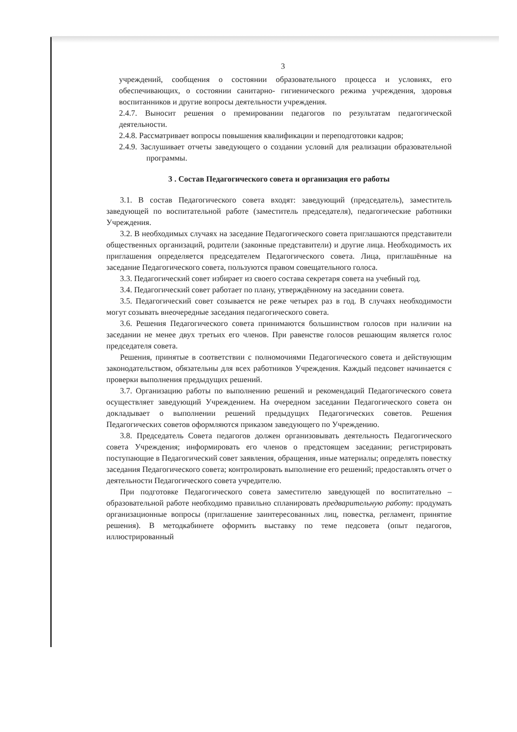3
учреждений, сообщения о состоянии образовательного процесса и условиях, его обеспечивающих, о состоянии санитарно- гигиенического режима учреждения, здоровья воспитанников и другие вопросы деятельности учреждения.
2.4.7. Выносит решения о премировании педагогов по результатам педагогической деятельности.
2.4.8. Рассматривает вопросы повышения квалификации и переподготовки кадров;
2.4.9. Заслушивает отчеты заведующего о создании условий для реализации образовательной программы.
3 . Состав Педагогического совета и организация его работы
3.1. В состав Педагогического совета входят: заведующий (председатель), заместитель заведующей по воспитательной работе (заместитель председателя), педагогические работники Учреждения.
3.2. В необходимых случаях на заседание Педагогического совета приглашаются представители общественных организаций, родители (законные представители) и другие лица. Необходимость их приглашения определяется председателем Педагогического совета. Лица, приглашённые на заседание Педагогического совета, пользуются правом совещательного голоса.
3.3. Педагогический совет избирает из своего состава секретаря совета на учебный год.
3.4. Педагогический совет работает по плану, утверждённому на заседании совета.
3.5. Педагогический совет созывается не реже четырех раз в год. В случаях необходимости могут созывать внеочередные заседания педагогического совета.
3.6. Решения Педагогического совета принимаются большинством голосов при наличии на заседании не менее двух третьих его членов. При равенстве голосов решающим является голос председателя совета.
Решения, принятые в соответствии с полномочиями Педагогического совета и действующим законодательством, обязательны для всех работников Учреждения. Каждый педсовет начинается с проверки выполнения предыдущих решений.
3.7. Организацию работы по выполнению решений и рекомендаций Педагогического совета осуществляет заведующий Учреждением. На очередном заседании Педагогического совета он докладывает о выполнении решений предыдущих Педагогических советов. Решения Педагогических советов оформляются приказом заведующего по Учреждению.
3.8. Председатель Совета педагогов должен организовывать деятельность Педагогического совета Учреждения; информировать его членов о предстоящем заседании; регистрировать поступающие в Педагогический совет заявления, обращения, иные материалы; определять повестку заседания Педагогического совета; контролировать выполнение его решений; предоставлять отчет о деятельности Педагогического совета учредителю.
При подготовке Педагогического совета заместителю заведующей по воспитательно – образовательной работе необходимо правильно спланировать предварительную работу: продумать организационные вопросы (приглашение заинтересованных лиц, повестка, регламент, принятие решения). В методкабинете оформить выставку по теме педсовета (опыт педагогов, иллюстрированный